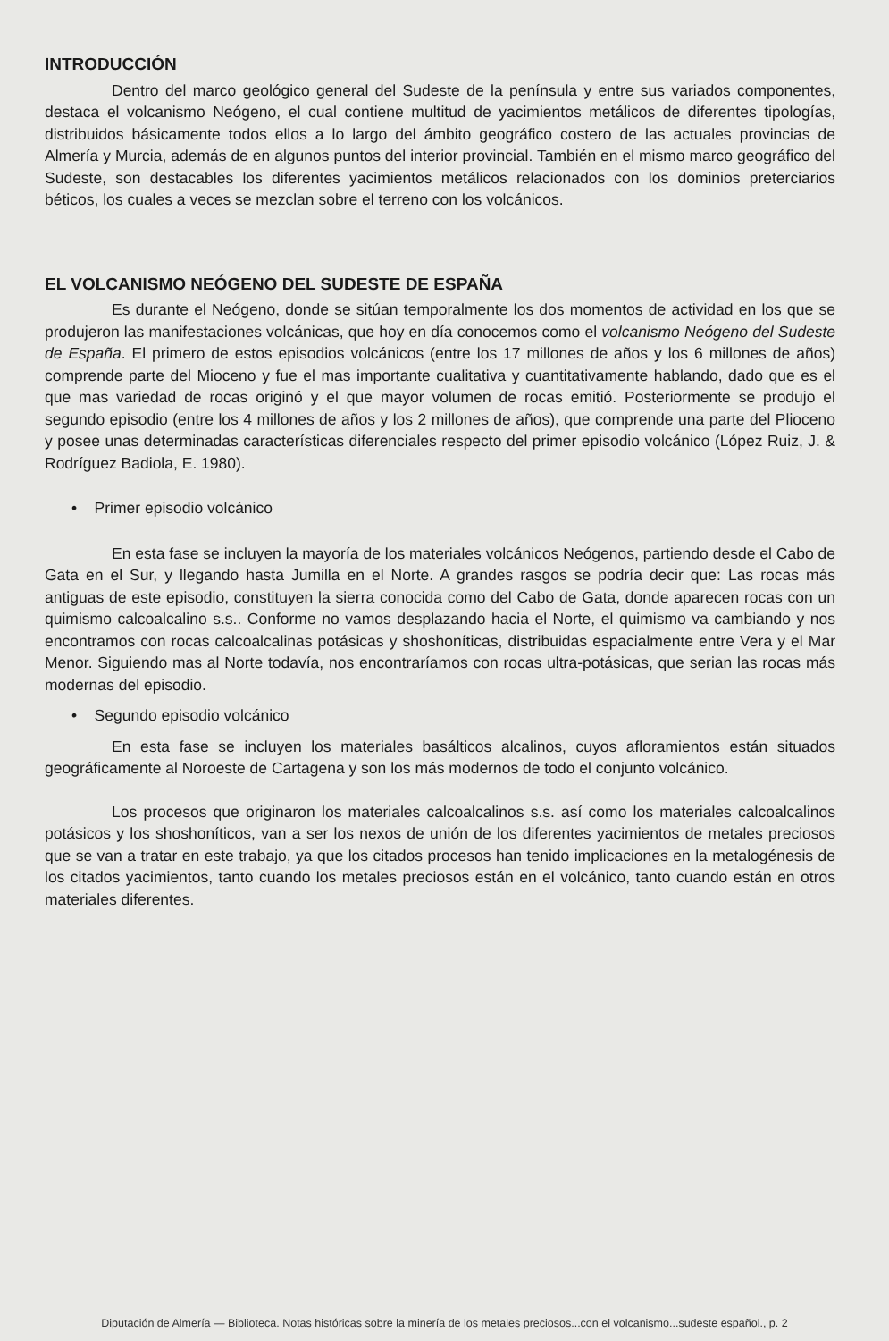INTRODUCCIÓN
Dentro del marco geológico general del Sudeste de la península y entre sus variados componentes, destaca el volcanismo Neógeno, el cual contiene multitud de yacimientos metálicos de diferentes tipologías, distribuidos básicamente todos ellos a lo largo del ámbito geográfico costero de las actuales provincias de Almería y Murcia, además de en algunos puntos del interior provincial. También en el mismo marco geográfico del Sudeste, son destacables los diferentes yacimientos metálicos relacionados con los dominios preterciarios béticos, los cuales a veces se mezclan sobre el terreno con los volcánicos.
EL VOLCANISMO NEÓGENO DEL SUDESTE DE ESPAÑA
Es durante el Neógeno, donde se sitúan temporalmente los dos momentos de actividad en los que se produjeron las manifestaciones volcánicas, que hoy en día conocemos como el volcanismo Neógeno del Sudeste de España. El primero de estos episodios volcánicos (entre los 17 millones de años y los 6 millones de años) comprende parte del Mioceno y fue el mas importante cualitativa y cuantitativamente hablando, dado que es el que mas variedad de rocas originó y el que mayor volumen de rocas emitió. Posteriormente se produjo el segundo episodio (entre los 4 millones de años y los 2 millones de años), que comprende una parte del Plioceno y posee unas determinadas características diferenciales respecto del primer episodio volcánico (López Ruiz, J. & Rodríguez Badiola, E. 1980).
• Primer episodio volcánico
En esta fase se incluyen la mayoría de los materiales volcánicos Neógenos, partiendo desde el Cabo de Gata en el Sur, y llegando hasta Jumilla en el Norte. A grandes rasgos se podría decir que: Las rocas más antiguas de este episodio, constituyen la sierra conocida como del Cabo de Gata, donde aparecen rocas con un quimismo calcoalcalino s.s.. Conforme no vamos desplazando hacia el Norte, el quimismo va cambiando y nos encontramos con rocas calcoalcalinas potásicas y shoshoníticas, distribuidas espacialmente entre Vera y el Mar Menor. Siguiendo mas al Norte todavía, nos encontraríamos con rocas ultra-potásicas, que serian las rocas más modernas del episodio.
• Segundo episodio volcánico
En esta fase se incluyen los materiales basálticos alcalinos, cuyos afloramientos están situados geográficamente al Noroeste de Cartagena y son los más modernos de todo el conjunto volcánico.
Los procesos que originaron los materiales calcoalcalinos s.s. así como los materiales calcoalcalinos potásicos y los shoshoníticos, van a ser los nexos de unión de los diferentes yacimientos de metales preciosos que se van a tratar en este trabajo, ya que los citados procesos han tenido implicaciones en la metalogénesis de los citados yacimientos, tanto cuando los metales preciosos están en el volcánico, tanto cuando están en otros materiales diferentes.
Diputación de Almería — Biblioteca. Notas históricas sobre la minería de los metales preciosos...con el volcanismo...sudeste español., p. 2